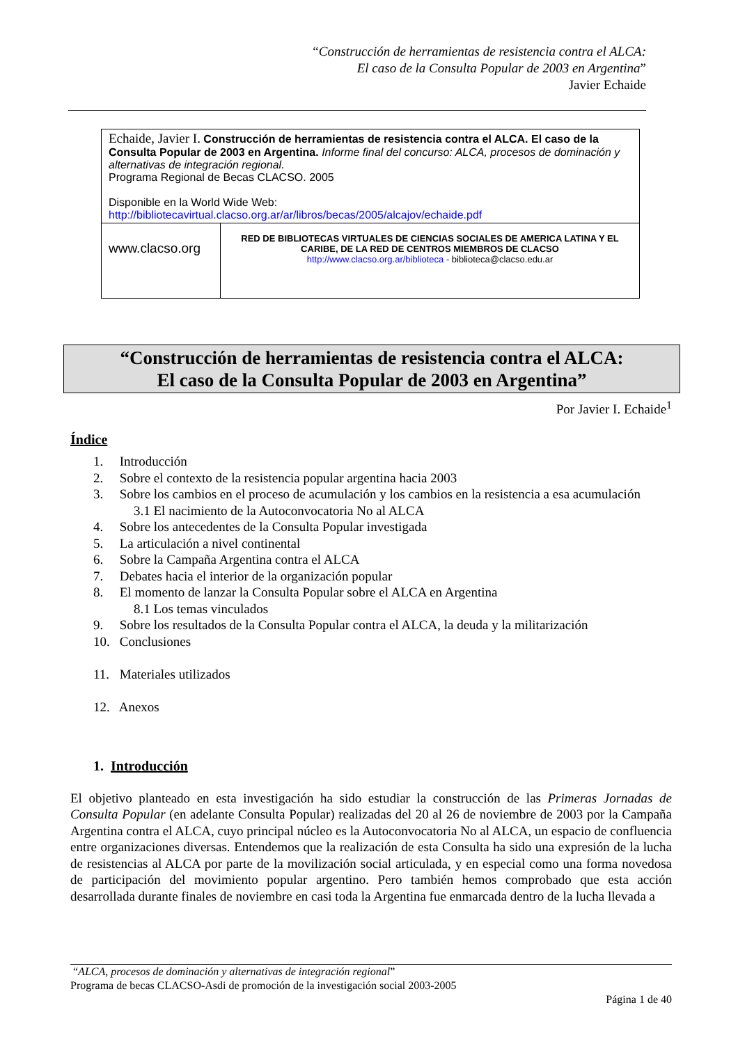“Construcción de herramientas de resistencia contra el ALCA:
El caso de la Consulta Popular de 2003 en Argentina”
Javier Echaide
| Echaide, Javier I. Construcción de herramientas de resistencia contra el ALCA. El caso de la Consulta Popular de 2003 en Argentina. Informe final del concurso: ALCA, procesos de dominación y alternativas de integración regional. Programa Regional de Becas CLACSO. 2005 Disponible en la World Wide Web: http://bibliotecavirtual.clacso.org.ar/ar/libros/becas/2005/alcajov/echaide.pdf | |
| www.clacso.org | RED DE BIBLIOTECAS VIRTUALES DE CIENCIAS SOCIALES DE AMERICA LATINA Y EL CARIBE, DE LA RED DE CENTROS MIEMBROS DE CLACSO http://www.clacso.org.ar/biblioteca - biblioteca@clacso.edu.ar |
“Construcción de herramientas de resistencia contra el ALCA:
El caso de la Consulta Popular de 2003 en Argentina”
Por Javier I. Echaide<sup>1</sup>
Índice
1. Introducción
2. Sobre el contexto de la resistencia popular argentina hacia 2003
3. Sobre los cambios en el proceso de acumulación y los cambios en la resistencia a esa acumulación
3.1 El nacimiento de la Autoconvocatoria No al ALCA
4. Sobre los antecedentes de la Consulta Popular investigada
5. La articulación a nivel continental
6. Sobre la Campaña Argentina contra el ALCA
7. Debates hacia el interior de la organización popular
8. El momento de lanzar la Consulta Popular sobre el ALCA en Argentina
8.1 Los temas vinculados
9. Sobre los resultados de la Consulta Popular contra el ALCA, la deuda y la militarización
10. Conclusiones
11. Materiales utilizados
12. Anexos
1. Introducción
El objetivo planteado en esta investigación ha sido estudiar la construcción de las Primeras Jornadas de Consulta Popular (en adelante Consulta Popular) realizadas del 20 al 26 de noviembre de 2003 por la Campaña Argentina contra el ALCA, cuyo principal núcleo es la Autoconvocatoria No al ALCA, un espacio de confluencia entre organizaciones diversas. Entendemos que la realización de esta Consulta ha sido una expresión de la lucha de resistencias al ALCA por parte de la movilización social articulada, y en especial como una forma novedosa de participación del movimiento popular argentino. Pero también hemos comprobado que esta acción desarrollada durante finales de noviembre en casi toda la Argentina fue enmarcada dentro de la lucha llevada a
“ALCA, procesos de dominación y alternativas de integración regional”
Programa de becas CLACSO-Asdi de promoción de la investigación social 2003-2005
Página 1 de 40